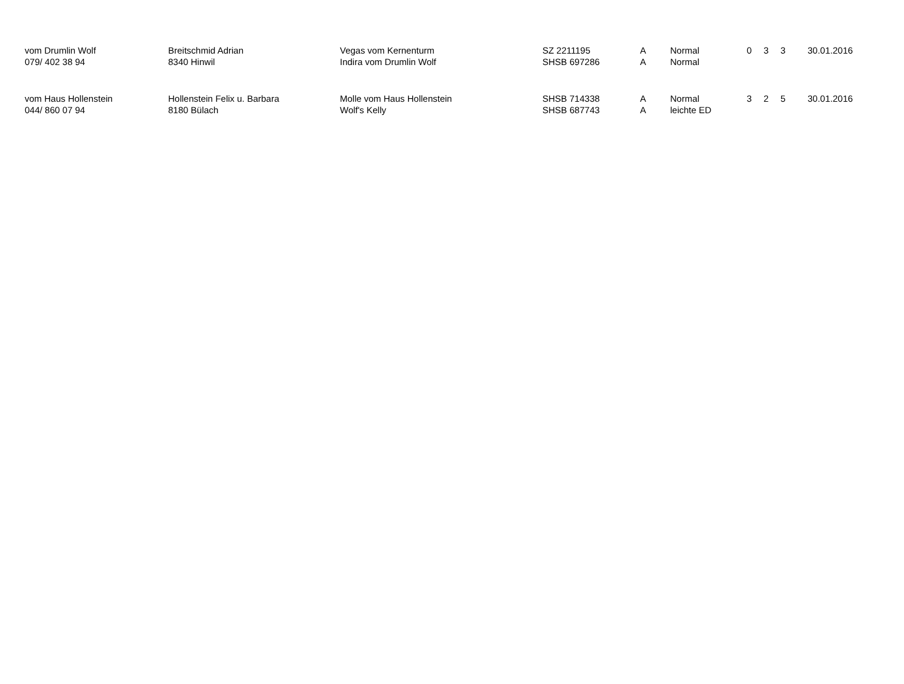| vom Drumlin Wolf | Breitschmid Adrian | Vegas vom Kernenturm | SZ 2211195 | A | Normal | 0 | 3 | 3 | 30.01.2016 |
| 079/ 402 38 94 | 8340 Hinwil | Indira vom Drumlin Wolf | SHSB 697286 | A | Normal | | | | |
| vom Haus Hollenstein | Hollenstein Felix u. Barbara | Molle vom Haus Hollenstein | SHSB 714338 | A | Normal | 3 | 2 | 5 | 30.01.2016 |
| 044/ 860 07 94 | 8180 Bülach | Wolf's Kelly | SHSB 687743 | A | leichte ED | | | | |